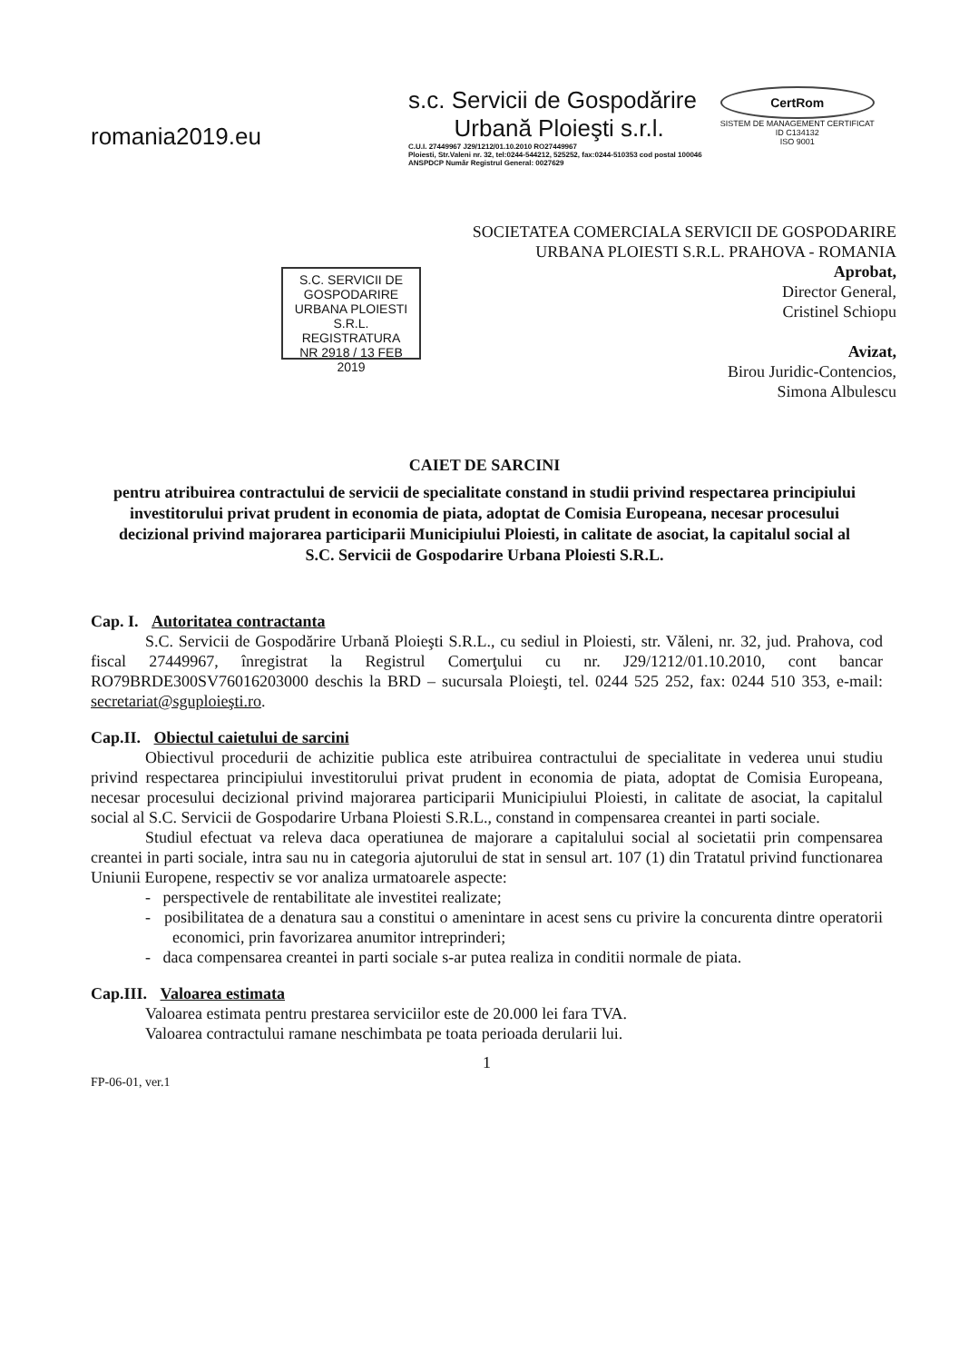romania2019.eu
s.c. Servicii de Gospodărire
Urbană Ploieşti s.r.l.
C.U.I. 27449967 J29/1212/01.10.2010 RO27449967
Ploiesti, Str.Valeni nr. 32, tel:0244-544212, 525252, fax:0244-510353 cod postal 100046
ANSPDCP Număr Registrul General: 0027629
CertRom
SISTEM DE MANAGEMENT CERTIFICAT
ID C134132
ISO 9001
S.C. SERVICII DE GOSPODARIRE
URBANA PLOIESTI S.R.L.
REGISTRATURA
NR 2918 / 13 FEB 2019
SOCIETATEA COMERCIALA SERVICII DE GOSPODARIRE URBANA PLOIESTI S.R.L. PRAHOVA - ROMANIA
Aprobat,
Director General,
Cristinel Schiopu
Avizat,
Birou Juridic-Contencios,
Simona Albulescu
CAIET DE SARCINI
pentru atribuirea contractului de servicii de specialitate constand in studii privind respectarea principiului investitorului privat prudent in economia de piata, adoptat de Comisia Europeana, necesar procesului decizional privind majorarea participarii Municipiului Ploiesti, in calitate de asociat, la capitalul social al S.C. Servicii de Gospodarire Urbana Ploiesti S.R.L.
Cap. I. Autoritatea contractanta
S.C. Servicii de Gospodărire Urbană Ploieşti S.R.L., cu sediul in Ploiesti, str. Văleni, nr. 32, jud. Prahova, cod fiscal 27449967, înregistrat la Registrul Comerţului cu nr. J29/1212/01.10.2010, cont bancar RO79BRDE300SV76016203000 deschis la BRD – sucursala Ploieşti, tel. 0244 525 252, fax: 0244 510 353, e-mail: secretariat@sguploieşti.ro.
Cap.II. Obiectul caietului de sarcini
Obiectivul procedurii de achizitie publica este atribuirea contractului de specialitate in vederea unui studiu privind respectarea principiului investitorului privat prudent in economia de piata, adoptat de Comisia Europeana, necesar procesului decizional privind majorarea participarii Municipiului Ploiesti, in calitate de asociat, la capitalul social al S.C. Servicii de Gospodarire Urbana Ploiesti S.R.L., constand in compensarea creantei in parti sociale.
Studiul efectuat va releva daca operatiunea de majorare a capitalului social al societatii prin compensarea creantei in parti sociale, intra sau nu in categoria ajutorului de stat in sensul art. 107 (1) din Tratatul privind functionarea Uniunii Europene, respectiv se vor analiza urmatoarele aspecte:
- perspectivele de rentabilitate ale investitei realizate;
- posibilitatea de a denatura sau a constitui o amenintare in acest sens cu privire la concurenta dintre operatorii economici, prin favorizarea anumitor intreprinderi;
- daca compensarea creantei in parti sociale s-ar putea realiza in conditii normale de piata.
Cap.III. Valoarea estimata
Valoarea estimata pentru prestarea serviciilor este de 20.000 lei fara TVA.
Valoarea contractului ramane neschimbata pe toata perioada derularii lui.
1
FP-06-01, ver.1